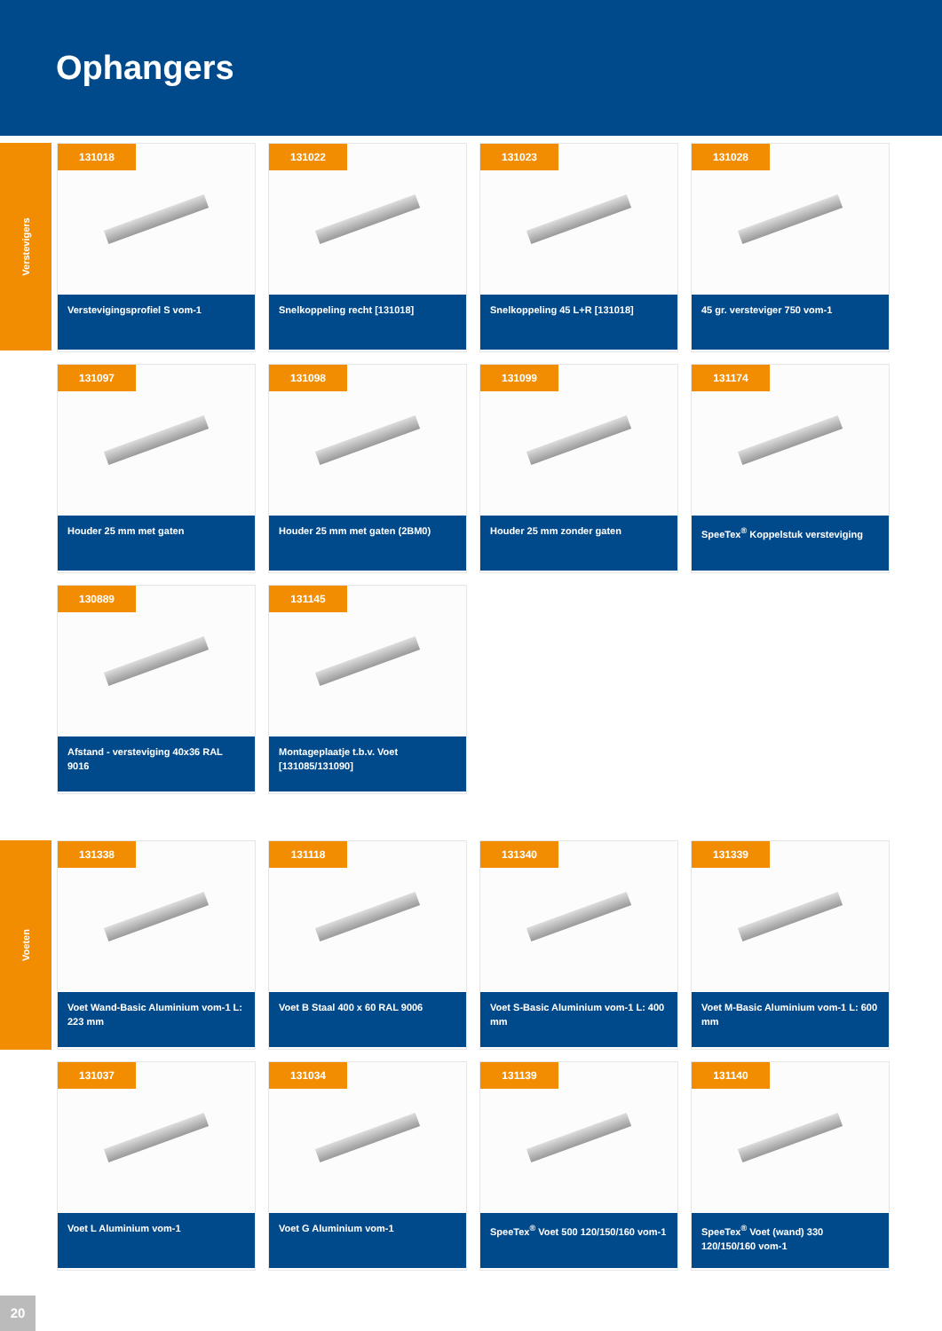Ophangers
Verstevigers
131018
Verstevigingsprofiel S vom-1
131022
Snelkoppeling recht [131018]
131023
Snelkoppeling 45 L+R [131018]
131028
45 gr. versteviger 750 vom-1
131097
Houder 25 mm met gaten
131098
Houder 25 mm met gaten (2BM0)
131099
Houder 25 mm zonder gaten
131174
SpeeTex<sup>®</sup> Koppelstuk versteviging
130889
Afstand - versteviging 40x36 RAL 9016
131145
Montageplaatje t.b.v. Voet [131085/131090]
Voeten
131338
Voet Wand-Basic Aluminium vom-1 L: 223 mm
131118
Voet B Staal 400 x 60 RAL 9006
131340
Voet S-Basic Aluminium vom-1 L: 400 mm
131339
Voet M-Basic Aluminium vom-1 L: 600 mm
131037
Voet L Aluminium vom-1
131034
Voet G Aluminium vom-1
131139
SpeeTex<sup>®</sup> Voet 500 120/150/160 vom-1
131140
SpeeTex<sup>®</sup> Voet (wand) 330 120/150/160 vom-1
20